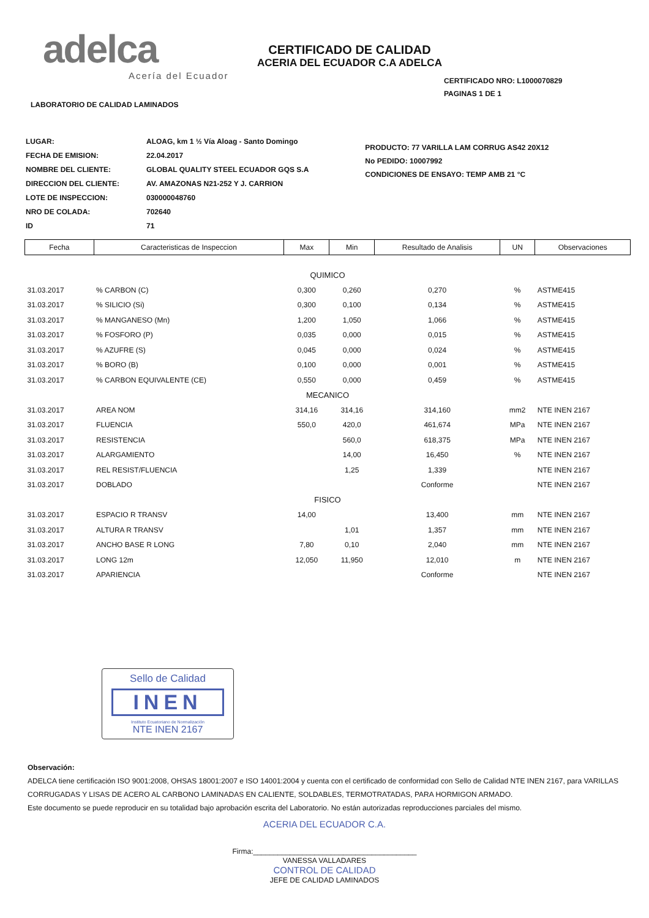adelca
Acería del Ecuador
CERTIFICADO DE CALIDAD
ACERIA DEL ECUADOR C.A ADELCA
CERTIFICADO NRO: L1000070829
PAGINAS 1 DE 1
LABORATORIO DE CALIDAD LAMINADOS
| LUGAR: | ALOAG, km 1 ½ Vía Aloag - Santo Domingo |
| FECHA DE EMISION: | 22.04.2017 |
| NOMBRE DEL CLIENTE: | GLOBAL QUALITY STEEL ECUADOR GQS S.A |
| DIRECCION DEL CLIENTE: | AV. AMAZONAS N21-252 Y J. CARRION |
| LOTE DE INSPECCION: | 030000048760 |
| NRO DE COLADA: | 702640 |
| ID | 71 |
PRODUCTO: 77 VARILLA LAM CORRUG AS42 20X12
No PEDIDO: 10007992
CONDICIONES DE ENSAYO: TEMP AMB 21 °C
| Fecha | Caracteristicas de Inspeccion | Max | Min | Resultado de Analisis | UN | Observaciones |
| --- | --- | --- | --- | --- | --- | --- |
| QUIMICO | | | | | | |
| 31.03.2017 | % CARBON (C) | 0,300 | 0,260 | 0,270 | % | ASTME415 |
| 31.03.2017 | % SILICIO (Si) | 0,300 | 0,100 | 0,134 | % | ASTME415 |
| 31.03.2017 | % MANGANESO (Mn) | 1,200 | 1,050 | 1,066 | % | ASTME415 |
| 31.03.2017 | % FOSFORO (P) | 0,035 | 0,000 | 0,015 | % | ASTME415 |
| 31.03.2017 | % AZUFRE (S) | 0,045 | 0,000 | 0,024 | % | ASTME415 |
| 31.03.2017 | % BORO (B) | 0,100 | 0,000 | 0,001 | % | ASTME415 |
| 31.03.2017 | % CARBON EQUIVALENTE (CE) | 0,550 | 0,000 | 0,459 | % | ASTME415 |
| MECANICO | | | | | | |
| 31.03.2017 | AREA NOM | 314,16 | 314,16 | 314,160 | mm2 | NTE INEN 2167 |
| 31.03.2017 | FLUENCIA | 550,0 | 420,0 | 461,674 | MPa | NTE INEN 2167 |
| 31.03.2017 | RESISTENCIA | | 560,0 | 618,375 | MPa | NTE INEN 2167 |
| 31.03.2017 | ALARGAMIENTO | | 14,00 | 16,450 | % | NTE INEN 2167 |
| 31.03.2017 | REL RESIST/FLUENCIA | | 1,25 | 1,339 | | NTE INEN 2167 |
| 31.03.2017 | DOBLADO | | | Conforme | | NTE INEN 2167 |
| FISICO | | | | | | |
| 31.03.2017 | ESPACIO R TRANSV | 14,00 | | 13,400 | mm | NTE INEN 2167 |
| 31.03.2017 | ALTURA R TRANSV | | 1,01 | 1,357 | mm | NTE INEN 2167 |
| 31.03.2017 | ANCHO BASE R LONG | 7,80 | 0,10 | 2,040 | mm | NTE INEN 2167 |
| 31.03.2017 | LONG 12m | 12,050 | 11,950 | 12,010 | m | NTE INEN 2167 |
| 31.03.2017 | APARIENCIA | | | Conforme | | NTE INEN 2167 |
Sello de Calidad
INEN
Instituto Ecuatoriano de Normalización
NTE INEN 2167
Observación:
ADELCA tiene certificación ISO 9001:2008, OHSAS 18001:2007 e ISO 14001:2004 y cuenta con el certificado de conformidad con Sello de Calidad NTE INEN 2167, para VARILLAS CORRUGADAS Y LISAS DE ACERO AL CARBONO LAMINADAS EN CALIENTE, SOLDABLES, TERMOTRATADAS, PARA HORMIGON ARMADO.
Este documento se puede reproducir en su totalidad bajo aprobación escrita del Laboratorio. No están autorizadas reproducciones parciales del mismo.
ACERIA DEL ECUADOR C.A.
Firma:________________________________________
VANESSA VALLADARES
CONTROL DE CALIDAD
JEFE DE CALIDAD LAMINADOS